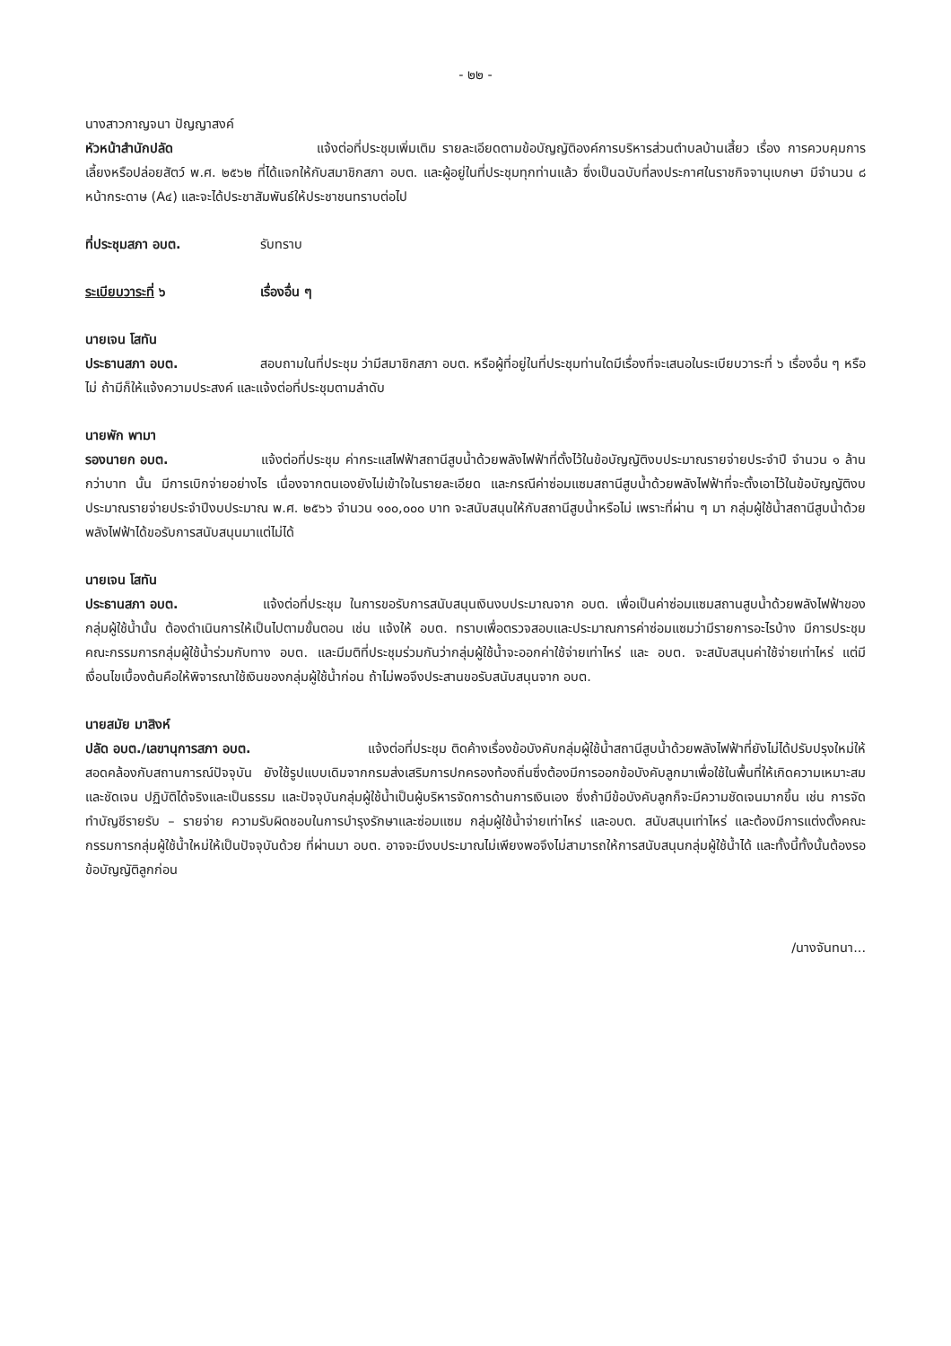- ๒๒ -
นางสาวกาญจนา ปัญญาสงค์
หัวหน้าสำนักปลัด แจ้งต่อที่ประชุมเพิ่มเติม รายละเอียดตามข้อบัญญัติองค์การบริหารส่วนตำบลบ้านเสี้ยว เรื่อง การควบคุมการเลี้ยงหรือปล่อยสัตว์ พ.ศ. ๒๕๖๒ ที่ได้แจกให้กับสมาชิกสภา อบต. และผู้อยู่ในที่ประชุมทุกท่านแล้ว ซึ่งเป็นฉบับที่ลงประกาศในราชกิจจานุเบกษา มีจำนวน ๘ หน้ากระดาษ (A๔) และจะได้ประชาสัมพันธ์ให้ประชาชนทราบต่อไป
ที่ประชุมสภา อบต. รับทราบ
ระเบียบวาระที่ ๖ เรื่องอื่น ๆ
นายเจน โสทัน
ประธานสภา อบต. สอบถามในที่ประชุม ว่ามีสมาชิกสภา อบต. หรือผู้ที่อยู่ในที่ประชุมท่านใดมีเรื่องที่จะเสนอในระเบียบวาระที่ ๖ เรื่องอื่น ๆ หรือไม่ ถ้ามีก็ให้แจ้งความประสงค์ และแจ้งต่อที่ประชุมตามลำดับ
นายพัก พามา
รองนายก อบต. แจ้งต่อที่ประชุม ค่ากระแสไฟฟ้าสถานีสูบน้ำด้วยพลังไฟฟ้าที่ตั้งไว้ในข้อบัญญัติงบประมาณรายจ่ายประจำปี จำนวน ๑ ล้านกว่าบาท นั้น มีการเบิกจ่ายอย่างไร เนื่องจากตนเองยังไม่เข้าใจในรายละเอียด และกรณีค่าซ่อมแซมสถานีสูบน้ำด้วยพลังไฟฟ้าที่จะตั้งเอาไว้ในข้อบัญญัติงบประมาณรายจ่ายประจำปีงบประมาณ พ.ศ. ๒๕๖๖ จำนวน ๑๐๐,๐๐๐ บาท จะสนับสนุนให้กับสถานีสูบน้ำหรือไม่ เพราะที่ผ่าน ๆ มา กลุ่มผู้ใช้น้ำสถานีสูบน้ำด้วยพลังไฟฟ้าได้ขอรับการสนับสนุนมาแต่ไม่ได้
นายเจน โสทัน
ประธานสภา อบต. แจ้งต่อที่ประชุม ในการขอรับการสนับสนุนเงินงบประมาณจาก อบต. เพื่อเป็นค่าซ่อมแซมสถานสูบน้ำด้วยพลังไฟฟ้าของกลุ่มผู้ใช้น้ำนั้น ต้องดำเนินการให้เป็นไปตามขั้นตอน เช่น แจ้งให้ อบต. ทราบเพื่อตรวจสอบและประมาณการค่าซ่อมแซมว่ามีรายการอะไรบ้าง มีการประชุมคณะกรรมการกลุ่มผู้ใช้น้ำร่วมกับทาง อบต. และมีมติที่ประชุมร่วมกันว่ากลุ่มผู้ใช้น้ำจะออกค่าใช้จ่ายเท่าไหร่ และ อบต. จะสนับสนุนค่าใช้จ่ายเท่าไหร่ แต่มีเงื่อนไขเบื้องต้นคือให้พิจารณาใช้เงินของกลุ่มผู้ใช้น้ำก่อน ถ้าไม่พอจึงประสานขอรับสนับสนุนจาก อบต.
นายสมัย มาสิงห์
ปลัด อบต./เลขานุการสภา อบต. แจ้งต่อที่ประชุม ติดค้างเรื่องข้อบังคับกลุ่มผู้ใช้น้ำสถานีสูบน้ำด้วยพลังไฟฟ้าที่ยังไม่ได้ปรับปรุงใหม่ให้สอดคล้องกับสถานการณ์ปัจจุบัน ยังใช้รูปแบบเดิมจากกรมส่งเสริมการปกครองท้องถิ่นซึ่งต้องมีการออกข้อบังคับลูกมาเพื่อใช้ในพื้นที่ให้เกิดความเหมาะสมและชัดเจน ปฏิบัติได้จริงและเป็นธรรม และปัจจุบันกลุ่มผู้ใช้น้ำเป็นผู้บริหารจัดการด้านการเงินเอง ซึ่งถ้ามีข้อบังคับลูกก็จะมีความชัดเจนมากขึ้น เช่น การจัดทำบัญชีรายรับ – รายจ่าย ความรับผิดชอบในการบำรุงรักษาและซ่อมแซม กลุ่มผู้ใช้น้ำจ่ายเท่าไหร่ และอบต. สนับสนุนเท่าไหร่ และต้องมีการแต่งตั้งคณะกรรมการกลุ่มผู้ใช้น้ำใหม่ให้เป็นปัจจุบันด้วย ที่ผ่านมา อบต. อาจจะมีงบประมาณไม่เพียงพอจึงไม่สามารถให้การสนับสนุนกลุ่มผู้ใช้น้ำได้ และทั้งนี้ทั้งนั้นต้องรอข้อบัญญัติลูกก่อน
/นางจันทนา...